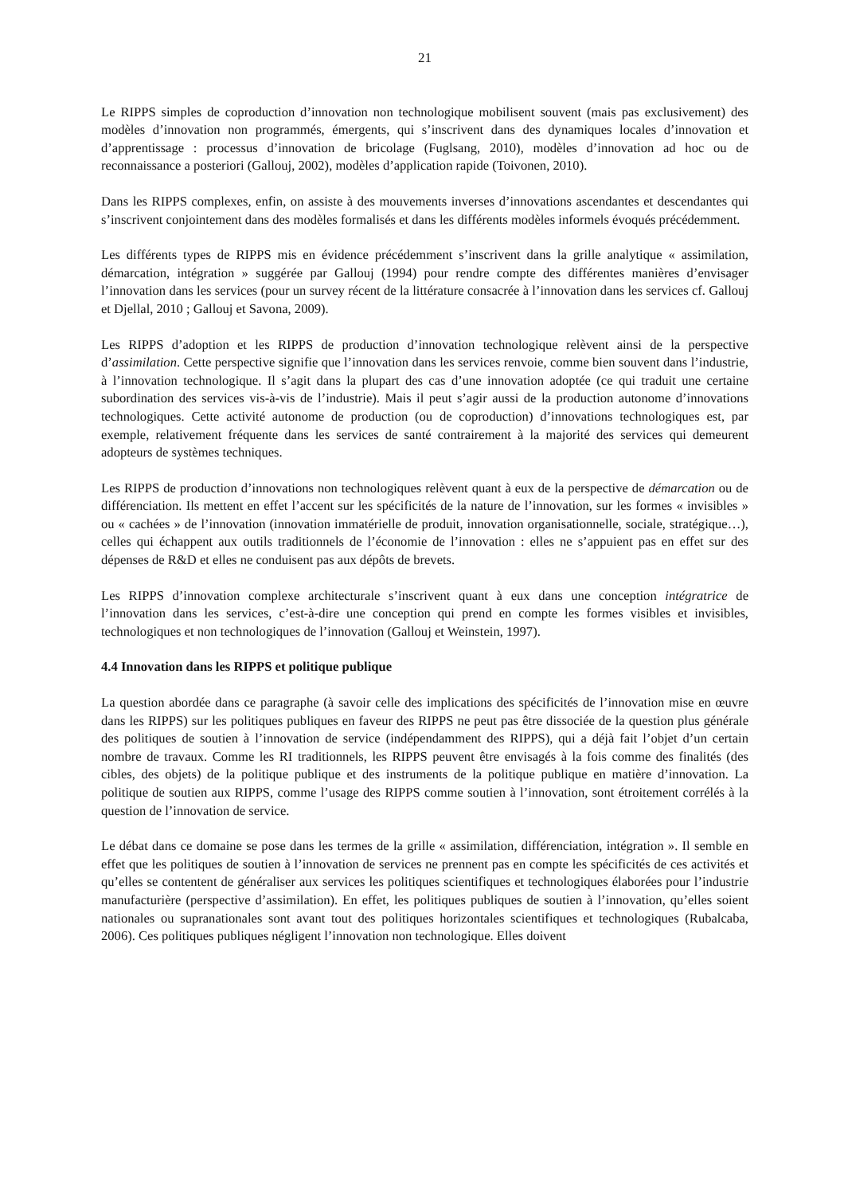21
Le RIPPS simples de coproduction d’innovation non technologique mobilisent souvent (mais pas exclusivement) des modèles d’innovation non programmés, émergents, qui s’inscrivent dans des dynamiques locales d’innovation et d’apprentissage : processus d’innovation de bricolage (Fuglsang, 2010), modèles d’innovation ad hoc ou de reconnaissance a posteriori (Gallouj, 2002), modèles d’application rapide (Toivonen, 2010).
Dans les RIPPS complexes, enfin, on assiste à des mouvements inverses d’innovations ascendantes et descendantes qui s’inscrivent conjointement dans des modèles formalisés et dans les différents modèles informels évoqués précédemment.
Les différents types de RIPPS mis en évidence précédemment s’inscrivent dans la grille analytique « assimilation, démarcation, intégration » suggérée par Gallouj (1994) pour rendre compte des différentes manières d’envisager l’innovation dans les services (pour un survey récent de la littérature consacrée à l’innovation dans les services cf. Gallouj et Djellal, 2010 ; Gallouj et Savona, 2009).
Les RIPPS d’adoption et les RIPPS de production d’innovation technologique relèvent ainsi de la perspective d’assimilation. Cette perspective signifie que l’innovation dans les services renvoie, comme bien souvent dans l’industrie, à l’innovation technologique. Il s’agit dans la plupart des cas d’une innovation adoptée (ce qui traduit une certaine subordination des services vis-à-vis de l’industrie). Mais il peut s’agir aussi de la production autonome d’innovations technologiques. Cette activité autonome de production (ou de coproduction) d’innovations technologiques est, par exemple, relativement fréquente dans les services de santé contrairement à la majorité des services qui demeurent adopteurs de systèmes techniques.
Les RIPPS de production d’innovations non technologiques relèvent quant à eux de la perspective de démarcation ou de différenciation. Ils mettent en effet l’accent sur les spécificités de la nature de l’innovation, sur les formes « invisibles » ou « cachées » de l’innovation (innovation immatérielle de produit, innovation organisationnelle, sociale, stratégique…), celles qui échappent aux outils traditionnels de l’économie de l’innovation : elles ne s’appuient pas en effet sur des dépenses de R&D et elles ne conduisent pas aux dépôts de brevets.
Les RIPPS d’innovation complexe architecturale s’inscrivent quant à eux dans une conception intégratrice de l’innovation dans les services, c’est-à-dire une conception qui prend en compte les formes visibles et invisibles, technologiques et non technologiques de l’innovation (Gallouj et Weinstein, 1997).
4.4 Innovation dans les RIPPS et politique publique
La question abordée dans ce paragraphe (à savoir celle des implications des spécificités de l’innovation mise en œuvre dans les RIPPS) sur les politiques publiques en faveur des RIPPS ne peut pas être dissociée de la question plus générale des politiques de soutien à l’innovation de service (indépendamment des RIPPS), qui a déjà fait l’objet d’un certain nombre de travaux. Comme les RI traditionnels, les RIPPS peuvent être envisagés à la fois comme des finalités (des cibles, des objets) de la politique publique et des instruments de la politique publique en matière d’innovation. La politique de soutien aux RIPPS, comme l’usage des RIPPS comme soutien à l’innovation, sont étroitement corrélés à la question de l’innovation de service.
Le débat dans ce domaine se pose dans les termes de la grille « assimilation, différenciation, intégration ». Il semble en effet que les politiques de soutien à l’innovation de services ne prennent pas en compte les spécificités de ces activités et qu’elles se contentent de généraliser aux services les politiques scientifiques et technologiques élaborées pour l’industrie manufacturière (perspective d’assimilation). En effet, les politiques publiques de soutien à l’innovation, qu’elles soient nationales ou supranationales sont avant tout des politiques horizontales scientifiques et technologiques (Rubalcaba, 2006). Ces politiques publiques négligent l’innovation non technologique. Elles doivent